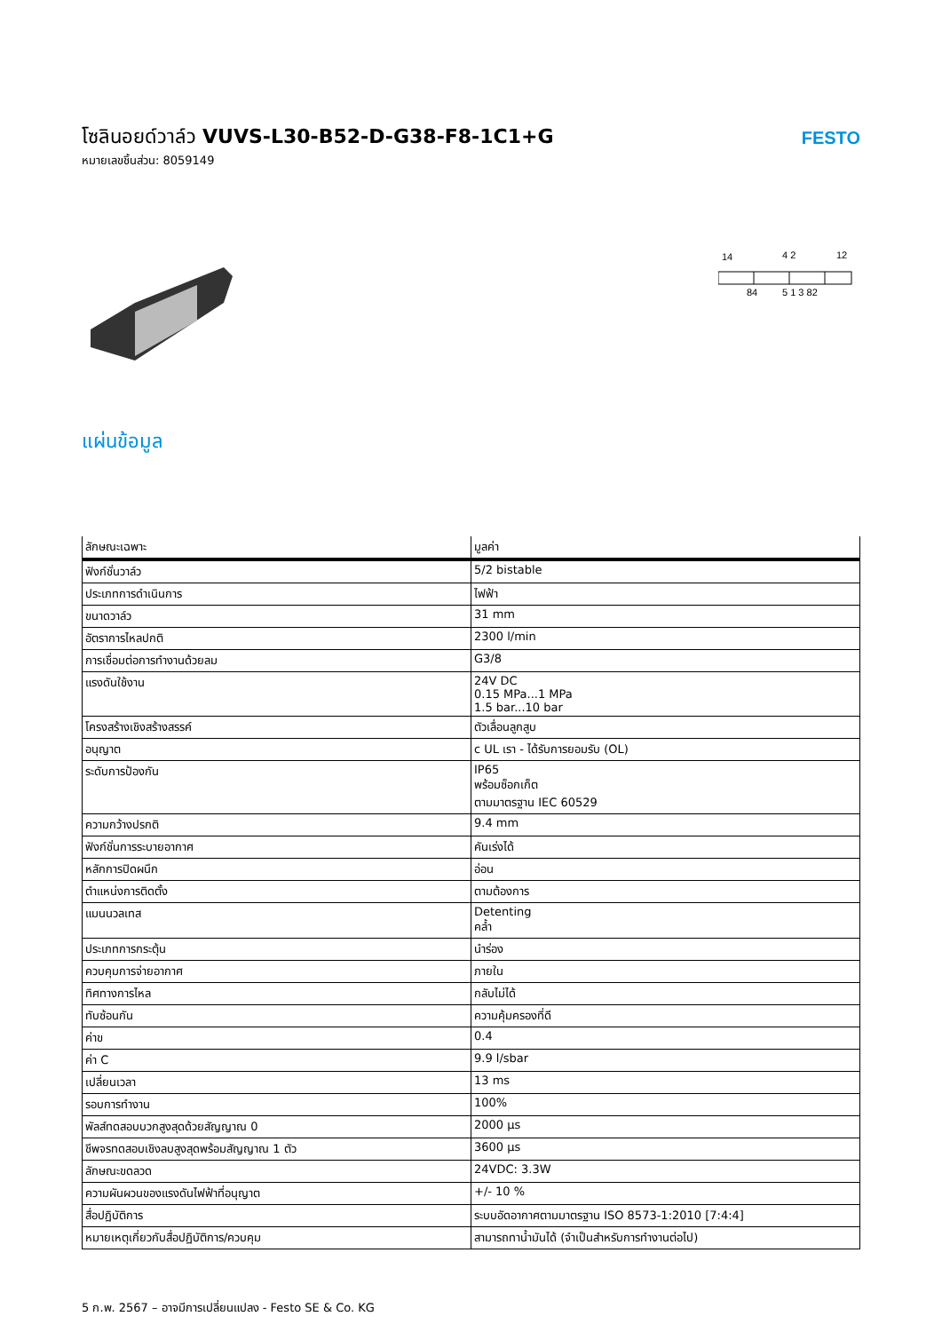โซลินอยด์วาล์ว VUVS-L30-B52-D-G38-F8-1C1+G
หมายเลขชิ้นส่วน: 8059149
FESTO
14
4 2
12
84
5 1 3 82
แผ่นข้อมูล
| ลักษณะเฉพาะ | มูลค่า |
| --- | --- |
| ฟังก์ชั่นวาล์ว | 5/2 bistable |
| ประเภทการดำเนินการ | ไฟฟ้า |
| ขนาดวาล์ว | 31 mm |
| อัตราการไหลปกติ | 2300 l/min |
| การเชื่อมต่อการทำงานด้วยลม | G3/8 |
| แรงดันใช้งาน | 24V DC 0.15 MPa...1 MPa 1.5 bar...10 bar |
| โครงสร้างเชิงสร้างสรรค์ | ตัวเลื่อนลูกสูบ |
| อนุญาต | c UL เรา - ได้รับการยอมรับ (OL) |
| ระดับการป้องกัน | IP65 พร้อมซ็อกเก็ต ตามมาตรฐาน IEC 60529 |
| ความกว้างปรกติ | 9.4 mm |
| ฟังก์ชั่นการระบายอากาศ | คันเร่งได้ |
| หลักการปิดผนึก | อ่อน |
| ตำแหน่งการติดตั้ง | ตามต้องการ |
| แมนนวลเทส | Detenting คล้ำ |
| ประเภทการกระตุ้น | นำร่อง |
| ควบคุมการจ่ายอากาศ | ภายใน |
| ทิศทางการไหล | กลับไม่ได้ |
| ทับซ้อนกัน | ความคุ้มครองที่ดี |
| ค่าข | 0.4 |
| ค่า C | 9.9 l/sbar |
| เปลี่ยนเวลา | 13 ms |
| รอบการทำงาน | 100% |
| พัลส์ทดสอบบวกสูงสุดด้วยสัญญาณ 0 | 2000 µs |
| ชีพจรทดสอบเชิงลบสูงสุดพร้อมสัญญาณ 1 ตัว | 3600 µs |
| ลักษณะขดลวด | 24VDC: 3.3W |
| ความผันผวนของแรงดันไฟฟ้าที่อนุญาต | +/- 10 % |
| สื่อปฏิบัติการ | ระบบอัดอากาศตามมาตรฐาน ISO 8573-1:2010 [7:4:4] |
| หมายเหตุเกี่ยวกับสื่อปฏิบัติการ/ควบคุม | สามารถทาน้ำมันได้ (จำเป็นสำหรับการทำงานต่อไป) |
5 ก.พ. 2567 – อาจมีการเปลี่ยนแปลง - Festo SE & Co. KG